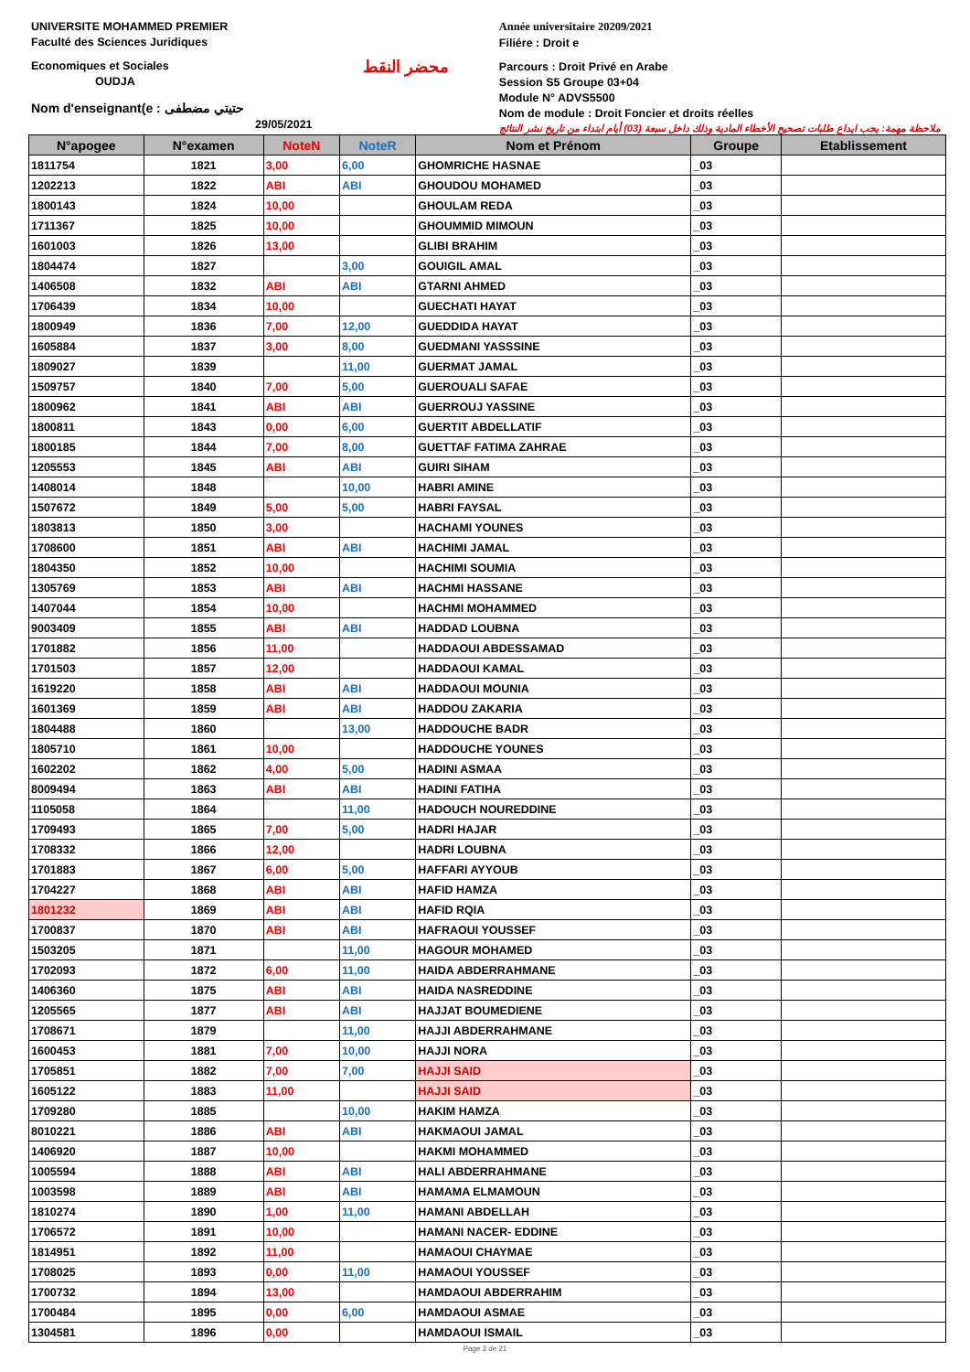UNIVERSITE MOHAMMED PREMIER
Faculté des Sciences Juridiques
Economiques et Sociales
OUDJA
Nom d'enseignant(e : حتيتي مضطفى
29/05/2021
محضر النقط
Année universitaire 20209/2021
Filiére : Droit e
Parcours : Droit Privé en Arabe
Session S5 Groupe 03+04
Module N° ADVS5500
Nom de module : Droit Foncier et droits réelles
ملاحظة مهمة: يجب ايداع طلبات تصحيح الأخطاء المادية وذلك داخل سبعة (03) أيام ابتداء من تاريخ نشر النتائج
| N°apogee | N°examen | NoteN | NoteR | Nom et Prénom | Groupe | Etablissement |
| --- | --- | --- | --- | --- | --- | --- |
| 1811754 | 1821 | 3,00 | 6,00 | GHOMRICHE HASNAE | _03 | |
| 1202213 | 1822 | ABI | ABI | GHOUDOU MOHAMED | _03 | |
| 1800143 | 1824 | 10,00 | | GHOULAM REDA | _03 | |
| 1711367 | 1825 | 10,00 | | GHOUMMID MIMOUN | _03 | |
| 1601003 | 1826 | 13,00 | | GLIBI BRAHIM | _03 | |
| 1804474 | 1827 | | 3,00 | GOUIGIL AMAL | _03 | |
| 1406508 | 1832 | ABI | ABI | GTARNI AHMED | _03 | |
| 1706439 | 1834 | 10,00 | | GUECHATI HAYAT | _03 | |
| 1800949 | 1836 | 7,00 | 12,00 | GUEDDIDA HAYAT | _03 | |
| 1605884 | 1837 | 3,00 | 8,00 | GUEDMANI YASSSINE | _03 | |
| 1809027 | 1839 | | 11,00 | GUERMAT JAMAL | _03 | |
| 1509757 | 1840 | 7,00 | 5,00 | GUEROUALI SAFAE | _03 | |
| 1800962 | 1841 | ABI | ABI | GUERROUJ YASSINE | _03 | |
| 1800811 | 1843 | 0,00 | 6,00 | GUERTIT ABDELLATIF | _03 | |
| 1800185 | 1844 | 7,00 | 8,00 | GUETTAF FATIMA ZAHRAE | _03 | |
| 1205553 | 1845 | ABI | ABI | GUIRI SIHAM | _03 | |
| 1408014 | 1848 | | 10,00 | HABRI AMINE | _03 | |
| 1507672 | 1849 | 5,00 | 5,00 | HABRI FAYSAL | _03 | |
| 1803813 | 1850 | 3,00 | | HACHAMI YOUNES | _03 | |
| 1708600 | 1851 | ABI | ABI | HACHIMI JAMAL | _03 | |
| 1804350 | 1852 | 10,00 | | HACHIMI SOUMIA | _03 | |
| 1305769 | 1853 | ABI | ABI | HACHMI HASSANE | _03 | |
| 1407044 | 1854 | 10,00 | | HACHMI MOHAMMED | _03 | |
| 9003409 | 1855 | ABI | ABI | HADDAD LOUBNA | _03 | |
| 1701882 | 1856 | 11,00 | | HADDAOUI ABDESSAMAD | _03 | |
| 1701503 | 1857 | 12,00 | | HADDAOUI KAMAL | _03 | |
| 1619220 | 1858 | ABI | ABI | HADDAOUI MOUNIA | _03 | |
| 1601369 | 1859 | ABI | ABI | HADDOU ZAKARIA | _03 | |
| 1804488 | 1860 | | 13,00 | HADDOUCHE BADR | _03 | |
| 1805710 | 1861 | 10,00 | | HADDOUCHE YOUNES | _03 | |
| 1602202 | 1862 | 4,00 | 5,00 | HADINI ASMAA | _03 | |
| 8009494 | 1863 | ABI | ABI | HADINI FATIHA | _03 | |
| 1105058 | 1864 | | 11,00 | HADOUCH NOUREDDINE | _03 | |
| 1709493 | 1865 | 7,00 | 5,00 | HADRI HAJAR | _03 | |
| 1708332 | 1866 | 12,00 | | HADRI LOUBNA | _03 | |
| 1701883 | 1867 | 6,00 | 5,00 | HAFFARI AYYOUB | _03 | |
| 1704227 | 1868 | ABI | ABI | HAFID HAMZA | _03 | |
| 1801232 | 1869 | ABI | ABI | HAFID RQIA | _03 | |
| 1700837 | 1870 | ABI | ABI | HAFRAOUI YOUSSEF | _03 | |
| 1503205 | 1871 | | 11,00 | HAGOUR MOHAMED | _03 | |
| 1702093 | 1872 | 6,00 | 11,00 | HAIDA ABDERRAHMANE | _03 | |
| 1406360 | 1875 | ABI | ABI | HAIDA NASREDDINE | _03 | |
| 1205565 | 1877 | ABI | ABI | HAJJAT BOUMEDIENE | _03 | |
| 1708671 | 1879 | | 11,00 | HAJJI ABDERRAHMANE | _03 | |
| 1600453 | 1881 | 7,00 | 10,00 | HAJJI NORA | _03 | |
| 1705851 | 1882 | 7,00 | 7,00 | HAJJI SAID | _03 | |
| 1605122 | 1883 | 11,00 | | HAJJI SAID | _03 | |
| 1709280 | 1885 | | 10,00 | HAKIM HAMZA | _03 | |
| 8010221 | 1886 | ABI | ABI | HAKMAOUI JAMAL | _03 | |
| 1406920 | 1887 | 10,00 | | HAKMI MOHAMMED | _03 | |
| 1005594 | 1888 | ABI | ABI | HALI ABDERRAHMANE | _03 | |
| 1003598 | 1889 | ABI | ABI | HAMAMA ELMAMOUN | _03 | |
| 1810274 | 1890 | 1,00 | 11,00 | HAMANI ABDELLAH | _03 | |
| 1706572 | 1891 | 10,00 | | HAMANI NACER- EDDINE | _03 | |
| 1814951 | 1892 | 11,00 | | HAMAOUI CHAYMAE | _03 | |
| 1708025 | 1893 | 0,00 | 11,00 | HAMAOUI YOUSSEF | _03 | |
| 1700732 | 1894 | 13,00 | | HAMDAOUI ABDERRAHIM | _03 | |
| 1700484 | 1895 | 0,00 | 6,00 | HAMDAOUI ASMAE | _03 | |
| 1304581 | 1896 | 0,00 | | HAMDAOUI ISMAIL | _03 | |
Page 3 de 21